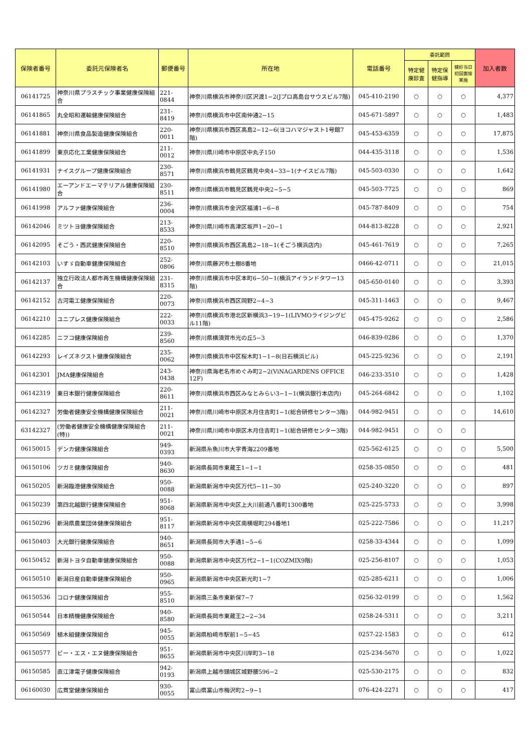| 保険者番号 | 委託元保険者名 | 郵便番号 | 所在地 | 電話番号 | 委託範囲 | | | 加入者数 |
| --- | --- | --- | --- | --- | --- | --- | --- | --- |
| | | | | | 特定健康診査 | 特定保健指導 | 健診当日初回面接実施 | |
| 06141725 | 神奈川県プラスチック事業健康保険組合 | 221-0844 | 神奈川県横浜市神奈川区沢渡1−2(Jプロ高島台サウスビル7階) | 045-410-2190 | ○ | ○ | ○ | 4,377 |
| 06141865 | 丸全昭和運輸健康保険組合 | 231-8419 | 神奈川県横浜市中区南仲通2−15 | 045-671-5897 | ○ | ○ | ○ | 1,483 |
| 06141881 | 神奈川県食品製造健康保険組合 | 220-0011 | 神奈川県横浜市西区高島2−12−6(ヨコハマジャスト1号館7階) | 045-453-6359 | ○ | ○ | ○ | 17,875 |
| 06141899 | 東京応化工業健康保険組合 | 211-0012 | 神奈川県川崎市中原区中丸子150 | 044-435-3118 | ○ | ○ | ○ | 1,536 |
| 06141931 | ナイスグループ健康保険組合 | 230-8571 | 神奈川県横浜市鶴見区鶴見中央4−33−1(ナイスビル7階) | 045-503-0330 | ○ | ○ | ○ | 1,642 |
| 06141980 | エーアンドエーマテリアル健康保険組合 | 230-8511 | 神奈川県横浜市鶴見区鶴見中央2−5−5 | 045-503-7725 | ○ | ○ | ○ | 869 |
| 06141998 | アルファ健康保険組合 | 236-0004 | 神奈川県横浜市金沢区福浦1−6−8 | 045-787-8409 | ○ | ○ | ○ | 754 |
| 06142046 | ミツトヨ健康保険組合 | 213-8533 | 神奈川県川崎市高津区坂戸1−20−1 | 044-813-8228 | ○ | ○ | ○ | 2,921 |
| 06142095 | そごう・西武健康保険組合 | 220-8510 | 神奈川県横浜市西区高島2−18−1(そごう横浜店内) | 045-461-7619 | ○ | ○ | ○ | 7,265 |
| 06142103 | いすゞ自動車健康保険組合 | 252-0806 | 神奈川県藤沢市土棚8番地 | 0466-42-0711 | ○ | ○ | ○ | 21,015 |
| 06142137 | 独立行政法人都市再生機構健康保険組合 | 231-8315 | 神奈川県横浜市中区本町6−50−1(横浜アイランドタワー13階) | 045-650-0140 | ○ | ○ | ○ | 3,393 |
| 06142152 | 古河電工健康保険組合 | 220-0073 | 神奈川県横浜市西区岡野2−4−3 | 045-311-1463 | ○ | ○ | ○ | 9,467 |
| 06142210 | ユニプレス健康保険組合 | 222-0033 | 神奈川県横浜市港北区新横浜3−19−1(LIVMOライジングビル11階) | 045-475-9262 | ○ | ○ | ○ | 2,586 |
| 06142285 | ニフコ健康保険組合 | 239-8560 | 神奈川県横須賀市光の丘5−3 | 046-839-0286 | ○ | ○ | ○ | 1,370 |
| 06142293 | レイズネクスト健康保険組合 | 235-0062 | 神奈川県横浜市中区桜木町1−1−8(日石横浜ビル) | 045-225-9236 | ○ | ○ | ○ | 2,191 |
| 06142301 | JMA健康保険組合 | 243-0438 | 神奈川県海老名市めぐみ町2−2(ViNAGARDENS OFFICE 12F) | 046-233-3510 | ○ | ○ | ○ | 1,428 |
| 06142319 | 東日本銀行健康保険組合 | 220-8611 | 神奈川県横浜市西区みなとみらい3−1−1(横浜銀行本店内) | 045-264-6842 | ○ | ○ | ○ | 1,102 |
| 06142327 | 労働者健康安全機構健康保険組合 | 211-0021 | 神奈川県川崎市中原区木月住吉町1−1(総合研修センター3階) | 044-982-9451 | ○ | ○ | ○ | 14,610 |
| 63142327 | (労働者健康安全機構健康保険組合(特)) | 211-0021 | 神奈川県川崎市中原区木月住吉町1−1(総合研修センター3階) | 044-982-9451 | ○ | ○ | ○ | |
| 06150015 | デンカ健康保険組合 | 949-0393 | 新潟県糸魚川市大字青海2209番地 | 025-562-6125 | ○ | ○ | ○ | 5,500 |
| 06150106 | ツガミ健康保険組合 | 940-8630 | 新潟県長岡市東蔵王1−1−1 | 0258-35-0850 | ○ | ○ | ○ | 481 |
| 06150205 | 新潟臨港健康保険組合 | 950-0088 | 新潟県新潟市中央区万代5−11−30 | 025-240-3220 | ○ | ○ | ○ | 897 |
| 06150239 | 第四北越銀行健康保険組合 | 951-8068 | 新潟県新潟市中央区上大川前通八番町1300番地 | 025-225-5733 | ○ | ○ | ○ | 3,998 |
| 06150296 | 新潟県農業団体健康保険組合 | 951-8117 | 新潟県新潟市中央区南横堀町294番地1 | 025-222-7586 | ○ | ○ | ○ | 11,217 |
| 06150403 | 大光銀行健康保険組合 | 940-8651 | 新潟県長岡市大手通1−5−6 | 0258-33-4344 | ○ | ○ | ○ | 1,099 |
| 06150452 | 新潟トヨタ自動車健康保険組合 | 950-0088 | 新潟県新潟市中央区万代2−1−1(COZMIX9階) | 025-256-8107 | ○ | ○ | ○ | 1,053 |
| 06150510 | 新潟日産自動車健康保険組合 | 950-0965 | 新潟県新潟市中央区新光町1−7 | 025-285-6211 | ○ | ○ | ○ | 1,006 |
| 06150536 | コロナ健康保険組合 | 955-8510 | 新潟県三条市東新保7−7 | 0256-32-0199 | ○ | ○ | ○ | 1,562 |
| 06150544 | 日本精機健康保険組合 | 940-8580 | 新潟県長岡市東蔵王2−2−34 | 0258-24-5311 | ○ | ○ | ○ | 3,211 |
| 06150569 | 植木組健康保険組合 | 945-0055 | 新潟県柏崎市駅前1−5−45 | 0257-22-1583 | ○ | ○ | ○ | 612 |
| 06150577 | ビー・エス・エヌ健康保険組合 | 951-8655 | 新潟県新潟市中央区川岸町3−18 | 025-234-5670 | ○ | ○ | ○ | 1,022 |
| 06150585 | 直江津電子健康保険組合 | 942-0193 | 新潟県上越市頸城区城野腰596−2 | 025-530-2175 | ○ | ○ | ○ | 832 |
| 06160030 | 広貫堂健康保険組合 | 930-0055 | 富山県富山市梅沢町2−9−1 | 076-424-2271 | ○ | ○ | ○ | 417 |